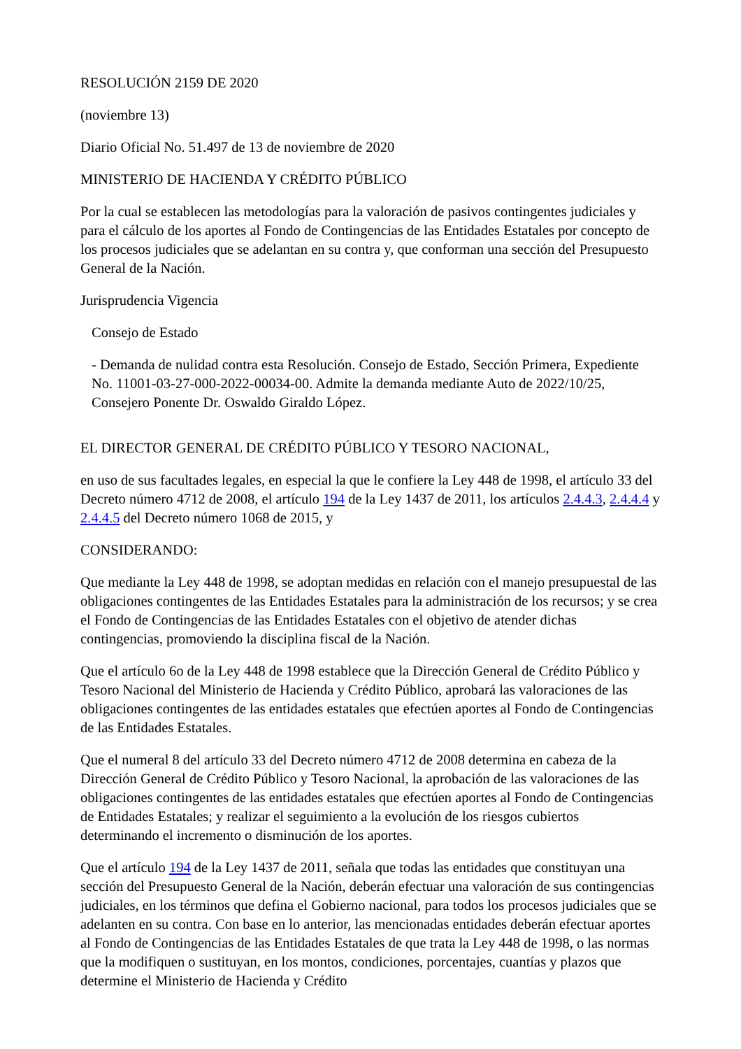RESOLUCIÓN 2159 DE 2020
(noviembre 13)
Diario Oficial No. 51.497 de 13 de noviembre de 2020
MINISTERIO DE HACIENDA Y CRÉDITO PÚBLICO
Por la cual se establecen las metodologías para la valoración de pasivos contingentes judiciales y para el cálculo de los aportes al Fondo de Contingencias de las Entidades Estatales por concepto de los procesos judiciales que se adelantan en su contra y, que conforman una sección del Presupuesto General de la Nación.
Jurisprudencia Vigencia
Consejo de Estado
- Demanda de nulidad contra esta Resolución. Consejo de Estado, Sección Primera, Expediente No. 11001-03-27-000-2022-00034-00. Admite la demanda mediante Auto de 2022/10/25, Consejero Ponente Dr. Oswaldo Giraldo López.
EL DIRECTOR GENERAL DE CRÉDITO PÚBLICO Y TESORO NACIONAL,
en uso de sus facultades legales, en especial la que le confiere la Ley 448 de 1998, el artículo 33 del Decreto número 4712 de 2008, el artículo 194 de la Ley 1437 de 2011, los artículos 2.4.4.3, 2.4.4.4 y 2.4.4.5 del Decreto número 1068 de 2015, y
CONSIDERANDO:
Que mediante la Ley 448 de 1998, se adoptan medidas en relación con el manejo presupuestal de las obligaciones contingentes de las Entidades Estatales para la administración de los recursos; y se crea el Fondo de Contingencias de las Entidades Estatales con el objetivo de atender dichas contingencias, promoviendo la disciplina fiscal de la Nación.
Que el artículo 6o de la Ley 448 de 1998 establece que la Dirección General de Crédito Público y Tesoro Nacional del Ministerio de Hacienda y Crédito Público, aprobará las valoraciones de las obligaciones contingentes de las entidades estatales que efectúen aportes al Fondo de Contingencias de las Entidades Estatales.
Que el numeral 8 del artículo 33 del Decreto número 4712 de 2008 determina en cabeza de la Dirección General de Crédito Público y Tesoro Nacional, la aprobación de las valoraciones de las obligaciones contingentes de las entidades estatales que efectúen aportes al Fondo de Contingencias de Entidades Estatales; y realizar el seguimiento a la evolución de los riesgos cubiertos determinando el incremento o disminución de los aportes.
Que el artículo 194 de la Ley 1437 de 2011, señala que todas las entidades que constituyan una sección del Presupuesto General de la Nación, deberán efectuar una valoración de sus contingencias judiciales, en los términos que defina el Gobierno nacional, para todos los procesos judiciales que se adelanten en su contra. Con base en lo anterior, las mencionadas entidades deberán efectuar aportes al Fondo de Contingencias de las Entidades Estatales de que trata la Ley 448 de 1998, o las normas que la modifiquen o sustituyan, en los montos, condiciones, porcentajes, cuantías y plazos que determine el Ministerio de Hacienda y Crédito